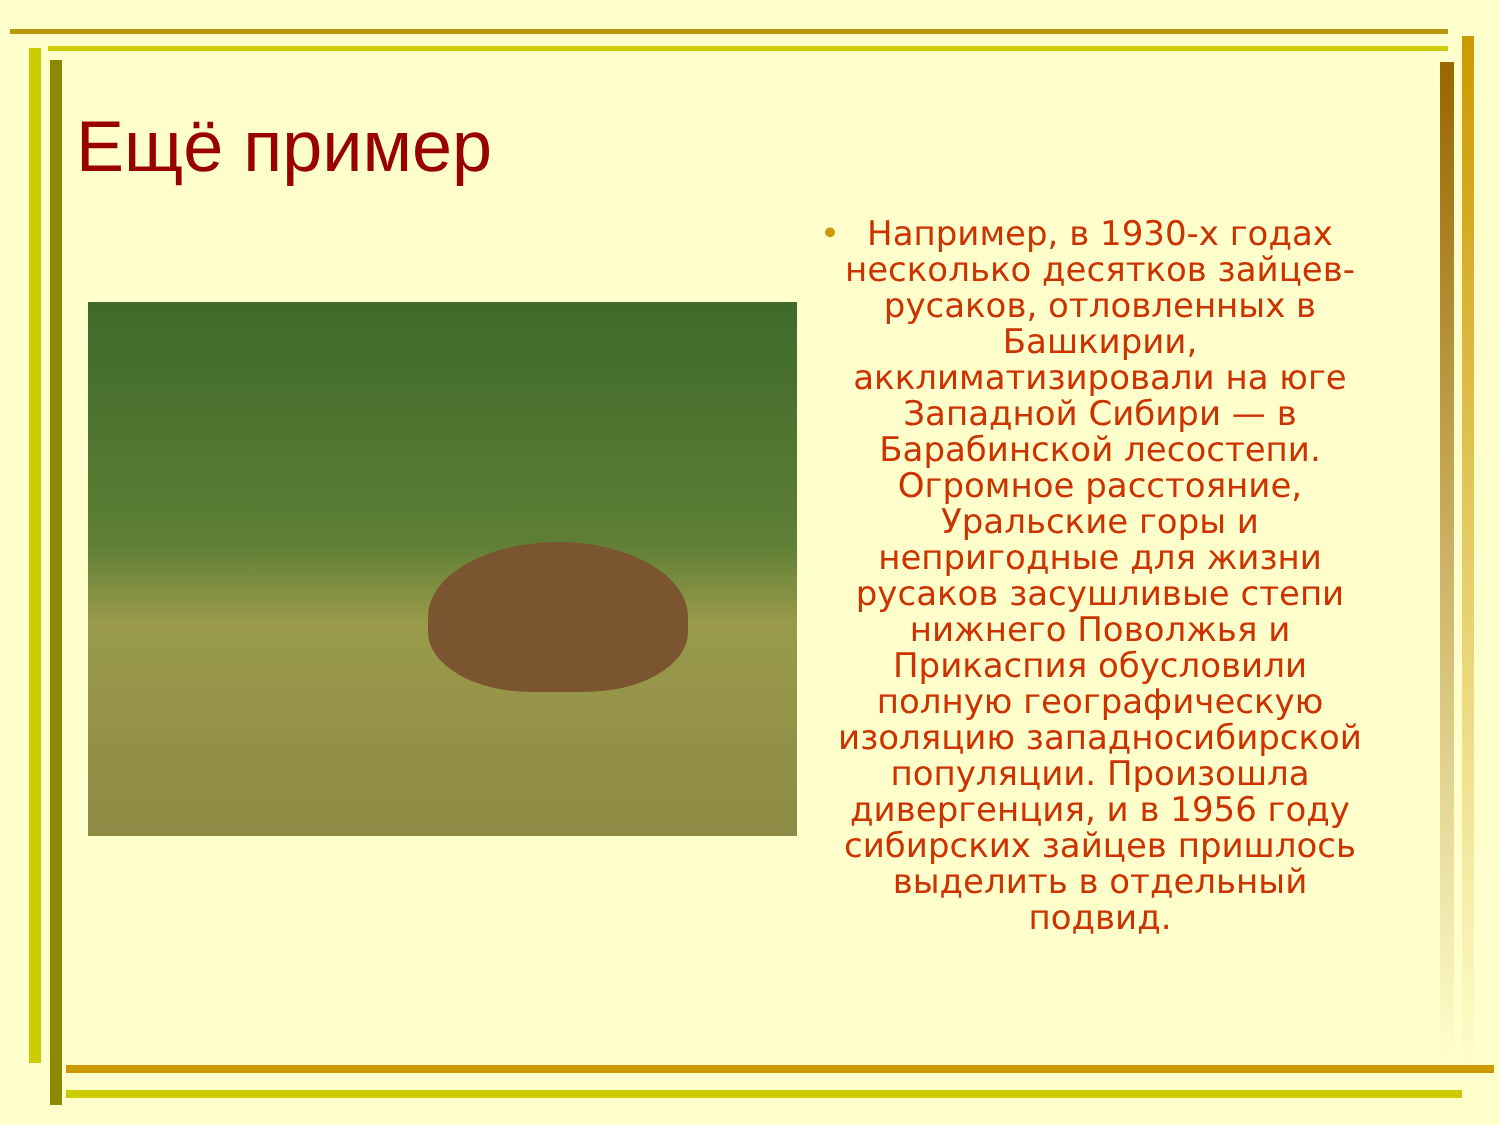Ещё пример
• Например, в 1930-х годах несколько десятков зайцев-русаков, отловленных в Башкирии, акклиматизировали на юге Западной Сибири — в Барабинской лесостепи. Огромное расстояние, Уральские горы и непригодные для жизни русаков засушливые степи нижнего Поволжья и Прикаспия обусловили полную географическую изоляцию западносибирской популяции. Произошла дивергенция, и в 1956 году сибирских зайцев пришлось выделить в отдельный подвид.